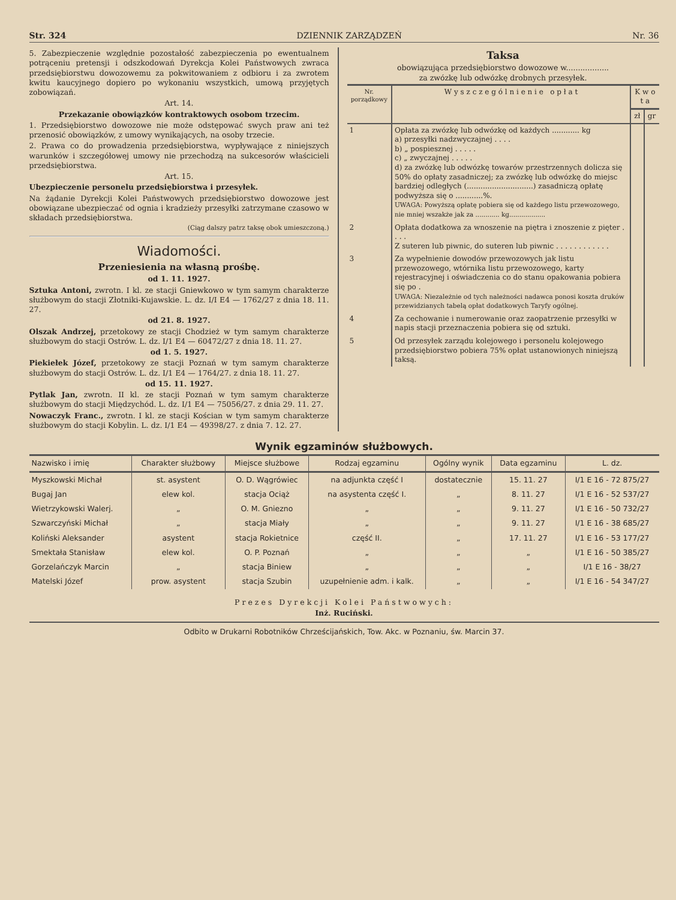Str. 324 DZIENNIK ZARZĄDZEŃ Nr. 36
5. Zabezpieczenie względnie pozostałość zabezpieczenia po ewentualnem potrąceniu pretensji i odszkodowań Dyrekcja Kolei Państwowych zwraca przedsiębiorstwu dowozowemu za pokwitowaniem z odbioru i za zwrotem kwitu kaucyjnego dopiero po wykonaniu wszystkich, umową przyjętych zobowiązań.
Art. 14.
Przekazanie obowiązków kontraktowych osobom trzecim.
1. Przedsiębiorstwo dowozowe nie może odstępować swych praw ani też przenosić obowiązków, z umowy wynikających, na osoby trzecie.
2. Prawa co do prowadzenia przedsiębiorstwa, wypływające z niniejszych warunków i szczegółowej umowy nie przechodzą na sukcesorów właścicieli przedsiębiorstwa.
Art. 15.
Ubezpieczenie personelu przedsiębiorstwa i przesyłek.
Na żądanie Dyrekcji Kolei Państwowych przedsiębiorstwo dowozowe jest obowiązane ubezpieczać od ognia i kradzieży przesyłki zatrzymane czasowo w składach przedsiębiorstwa.
(Ciąg dalszy patrz taksę obok umieszczoną.)
Wiadomości.
Przeniesienia na własną prośbę.
od 1. 11. 1927.
Sztuka Antoni, zwrotn. I kl. ze stacji Gniewkowo w tym samym charakterze służbowym do stacji Złotniki-Kujawskie. L. dz. I/I E4 — 1762/27 z dnia 18. 11. 27.
od 21. 8. 1927.
Olszak Andrzej, przetokowy ze stacji Chodzież w tym samym charakterze służbowym do stacji Ostrów. L. dz. I/1 E4 — 60472/27 z dnia 18. 11. 27.
od 1. 5. 1927.
Piekiełek Józef, przetokowy ze stacji Poznań w tym samym charakterze służbowym do stacji Ostrów. L. dz. I/1 E4 — 1764/27. z dnia 18. 11. 27.
od 15. 11. 1927.
Pytlak Jan, zwrotn. II kl. ze stacji Poznań w tym samym charakterze służbowym do stacji Międzychód. L. dz. I/1 E4 — 75056/27. z dnia 29. 11. 27.
Nowaczyk Franc., zwrotn. I kl. ze stacji Kościan w tym samym charakterze służbowym do stacji Kobylin. L. dz. I/1 E4 — 49398/27. z dnia 7. 12. 27.
Taksa
obowiązująca przedsiębiorstwo dowozowe w..................
za zwózkę lub odwózkę drobnych przesyłek.
| Nr. porządkowy | W y s z c z e g ó l n i e n i e o p ł a t | K w o t a | |
| --- | --- | --- | --- |
| | | zł | gr |
| 1 | Opłata za zwózkę lub odwózkę od każdych ............ kg a) przesyłki nadzwyczajnej . . . . b) „ pospiesznej . . . . . c) „ zwyczajnej . . . . . d) za zwózkę lub odwózkę towarów przestrzennych dolicza się 50% do opłaty zasadniczej; za zwózkę lub odwózkę do miejsc bardziej odległych (.............................) zasadniczą opłatę podwyższa się o ............%. UWAGA: Powyższą opłatę pobiera się od każdego listu przewozowego, nie mniej wszakże jak za ............ kg.................. | | |
| 2 | Opłata dodatkowa za wnoszenie na piętra i znoszenie z pięter . . . . Z suteren lub piwnic, do suteren lub piwnic . . . . . . . . . . . . | | |
| 3 | Za wypełnienie dowodów przewozowych jak listu przewozowego, wtórnika listu przewozowego, karty rejestracyjnej i oświadczenia co do stanu opakowania pobiera się po . UWAGA: Niezależnie od tych należności nadawca ponosi koszta druków przewidzianych tabelą opłat dodatkowych Taryfy ogólnej. | | |
| 4 | Za cechowanie i numerowanie oraz zaopatrzenie przesyłki w napis stacji przeznaczenia pobiera się od sztuki. | | |
| 5 | Od przesyłek zarządu kolejowego i personelu kolejowego przedsiębiorstwo pobiera 75% opłat ustanowionych niniejszą taksą. | | |
Wynik egzaminów służbowych.
| Nazwisko i imię | Charakter służbowy | Miejsce służbowe | Rodzaj egzaminu | Ogólny wynik | Data egzaminu | L. dz. |
| --- | --- | --- | --- | --- | --- | --- |
| Myszkowski Michał | st. asystent | O. D. Wągrówiec | na adjunkta część I | dostatecznie | 15. 11. 27 | I/1 E 16 - 72 875/27 |
| Bugaj Jan | elew kol. | stacja Ociąż | na asystenta część I. | „ | 8. 11. 27 | I/1 E 16 - 52 537/27 |
| Wietrzykowski Walerj. | „ | O. M. Gniezno | „ | „ | 9. 11. 27 | I/1 E 16 - 50 732/27 |
| Szwarczyński Michał | „ | stacja Miały | „ | „ | 9. 11. 27 | I/1 E 16 - 38 685/27 |
| Koliński Aleksander | asystent | stacja Rokietnice | część II. | „ | 17. 11. 27 | I/1 E 16 - 53 177/27 |
| Smektała Stanisław | elew kol. | O. P. Poznań | „ | „ | „ | I/1 E 16 - 50 385/27 |
| Gorzelańczyk Marcin | „ | stacja Biniew | „ | „ | „ | I/1 E 16 - 38/27 |
| Matelski Józef | prow. asystent | stacja Szubin | uzupełnienie adm. i kalk. | „ | „ | I/1 E 16 - 54 347/27 |
Prezes Dyrekcji Kolei Państwowych:
Inż. Ruciński.
Odbito w Drukarni Robotników Chrześcijańskich, Tow. Akc. w Poznaniu, św. Marcin 37.